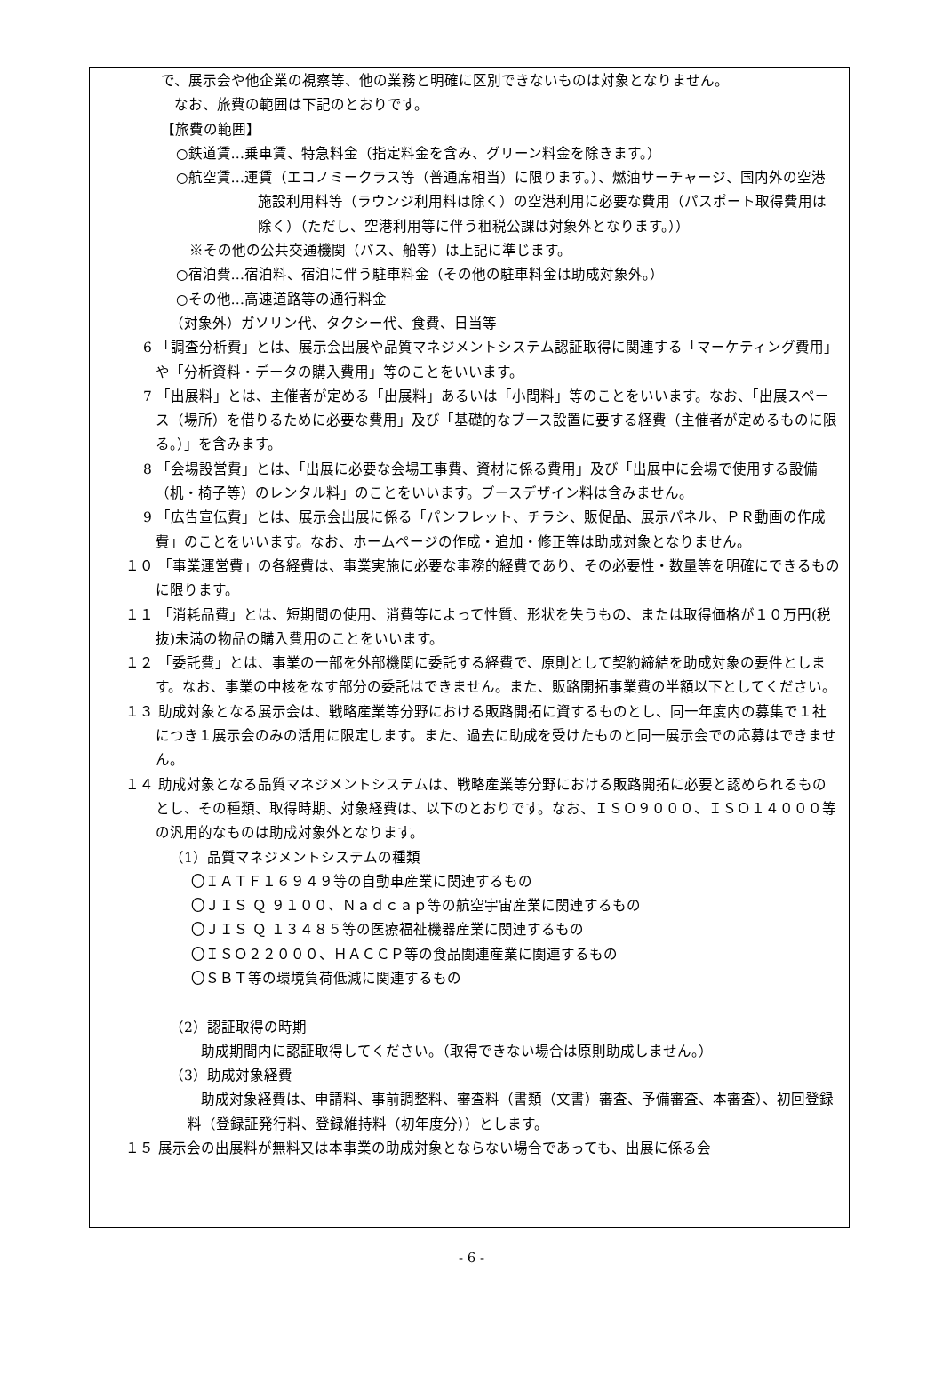で、展示会や他企業の視察等、他の業務と明確に区別できないものは対象となりません。
なお、旅費の範囲は下記のとおりです。
【旅費の範囲】
○鉄道賃…乗車賃、特急料金（指定料金を含み、グリーン料金を除きます。）
○航空賃…運賃（エコノミークラス等（普通席相当）に限ります。）、燃油サーチャージ、国内外の空港施設利用料等（ラウンジ利用料は除く）の空港利用に必要な費用（パスポート取得費用は除く）（ただし、空港利用等に伴う租税公課は対象外となります。））
※その他の公共交通機関（バス、船等）は上記に準じます。
○宿泊費…宿泊料、宿泊に伴う駐車料金（その他の駐車料金は助成対象外。）
○その他…高速道路等の通行料金
（対象外）ガソリン代、タクシー代、食費、日当等
6 「調査分析費」とは、展示会出展や品質マネジメントシステム認証取得に関連する「マーケティング費用」や「分析資料・データの購入費用」等のことをいいます。
7 「出展料」とは、主催者が定める「出展料」あるいは「小間料」等のことをいいます。なお、「出展スペース（場所）を借りるために必要な費用」及び「基礎的なブース設置に要する経費（主催者が定めるものに限る。）」を含みます。
8 「会場設営費」とは、「出展に必要な会場工事費、資材に係る費用」及び「出展中に会場で使用する設備（机・椅子等）のレンタル料」のことをいいます。ブースデザイン料は含みません。
9 「広告宣伝費」とは、展示会出展に係る「パンフレット、チラシ、販促品、展示パネル、ＰＲ動画の作成費」のことをいいます。なお、ホームページの作成・追加・修正等は助成対象となりません。
１０ 「事業運営費」の各経費は、事業実施に必要な事務的経費であり、その必要性・数量等を明確にできるものに限ります。
１１ 「消耗品費」とは、短期間の使用、消費等によって性質、形状を失うもの、または取得価格が１０万円(税抜)未満の物品の購入費用のことをいいます。
１２ 「委託費」とは、事業の一部を外部機関に委託する経費で、原則として契約締結を助成対象の要件とします。なお、事業の中核をなす部分の委託はできません。また、販路開拓事業費の半額以下としてください。
１３ 助成対象となる展示会は、戦略産業等分野における販路開拓に資するものとし、同一年度内の募集で１社につき１展示会のみの活用に限定します。また、過去に助成を受けたものと同一展示会での応募はできません。
１４ 助成対象となる品質マネジメントシステムは、戦略産業等分野における販路開拓に必要と認められるものとし、その種類、取得時期、対象経費は、以下のとおりです。なお、ＩＳＯ９０００、ＩＳＯ１４０００等の汎用的なものは助成対象外となります。
（1）品質マネジメントシステムの種類
〇ＩＡＴＦ１６９４９等の自動車産業に関連するもの
〇ＪＩＳ Ｑ ９１００、Ｎａｄｃａｐ等の航空宇宙産業に関連するもの
〇ＪＩＳ Ｑ １３４８５等の医療福祉機器産業に関連するもの
〇ＩＳＯ２２０００、ＨＡＣＣＰ等の食品関連産業に関連するもの
〇ＳＢＴ等の環境負荷低減に関連するもの
（2）認証取得の時期
助成期間内に認証取得してください。（取得できない場合は原則助成しません。）
（3）助成対象経費
助成対象経費は、申請料、事前調整料、審査料（書類（文書）審査、予備審査、本審査）、初回登録料（登録証発行料、登録維持料（初年度分））とします。
１５ 展示会の出展料が無料又は本事業の助成対象とならない場合であっても、出展に係る会
- 6 -